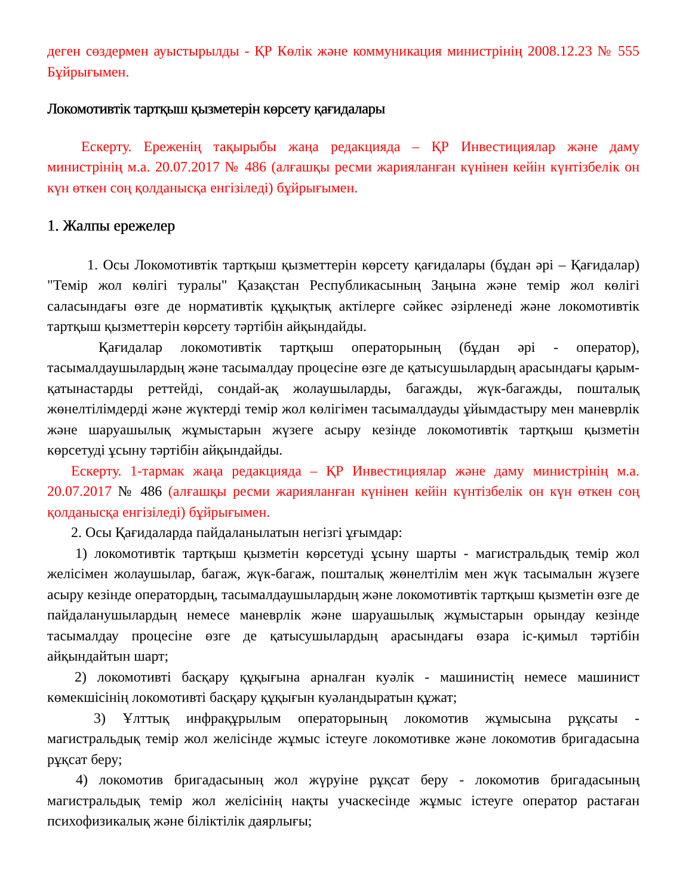деген сөздермен ауыстырылды - ҚР Көлік және коммуникация министрінің 2008.12.23 № 555 Бұйрығымен.
Локомотивтік тартқыш қызметерін көрсету қағидалары
Ескерту. Ереженің тақырыбы жаңа редакцияда – ҚР Инвестициялар және даму министрінің м.а. 20.07.2017 № 486 (алғашқы ресми жарияланған күнінен кейін күнтізбелік он күн өткен соң қолданысқа енгізіледі) бұйрығымен.
1. Жалпы ережелер
1. Осы Локомотивтік тартқыш қызметтерін көрсету қағидалары (бұдан әрі – Қағидалар) "Темір жол көлігі туралы" Қазақстан Республикасының Заңына және темір жол көлігі саласындағы өзге де нормативтік құқықтық актілерге сәйкес әзірленеді және локомотивтік тартқыш қызметтерін көрсету тәртібін айқындайды.
Қағидалар локомотивтік тартқыш операторының (бұдан әрі - оператор), тасымалдаушылардың және тасымалдау процесіне өзге де қатысушылардың арасындағы қарым-қатынастарды реттейді, сондай-ақ жолаушыларды, багажды, жүк-багажды, пошталық жөнелтілімдерді және жүктерді темір жол көлігімен тасымалдауды ұйымдастыру мен маневрлік және шаруашылық жұмыстарын жүзеге асыру кезінде локомотивтік тартқыш қызметін көрсетуді ұсыну тәртібін айқындайды.
Ескерту. 1-тармак жаңа редакцияда – ҚР Инвестициялар және даму министрінің м.а. 20.07.2017 № 486 (алғашқы ресми жарияланған күнінен кейін күнтізбелік он күн өткен соң қолданысқа енгізіледі) бұйрығымен.
2. Осы Қағидаларда пайдаланылатын негізгі ұғымдар:
1) локомотивтік тартқыш қызметін көрсетуді ұсыну шарты - магистральдық темір жол желісімен жолаушылар, багаж, жүк-багаж, пошталық жөнелтілім мен жүк тасымалын жүзеге асыру кезінде оператордың, тасымалдаушылардың және локомотивтік тартқыш қызметін өзге де пайдаланушылардың немесе маневрлік және шаруашылық жұмыстарын орындау кезінде тасымалдау процесіне өзге де қатысушылардың арасындағы өзара іс-қимыл тәртібін айқындайтын шарт;
2) локомотивті басқару құқығына арналған куәлік - машинистің немесе машинист көмекшісінің локомотивті басқару құқығын куәландыратын құжат;
3) Ұлттық инфрақұрылым операторының локомотив жұмысына рұқсаты - магистральдық темір жол желісінде жұмыс істеуге локомотивке және локомотив бригадасына рұқсат беру;
4) локомотив бригадасының жол жүруіне рұқсат беру - локомотив бригадасының магистральдық темір жол желісінің нақты учаскесінде жұмыс істеуге оператор растаған психофизикалық және біліктілік даярлығы;